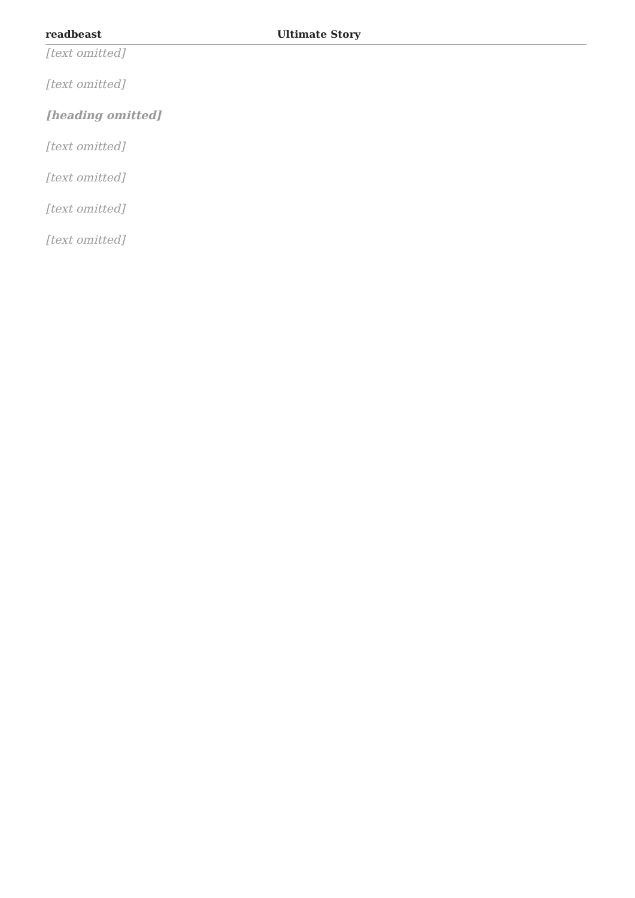readbeast Ultimate Story
[text omitted]
[text omitted]
[heading omitted]
[text omitted]
[text omitted]
[text omitted]
[text omitted]